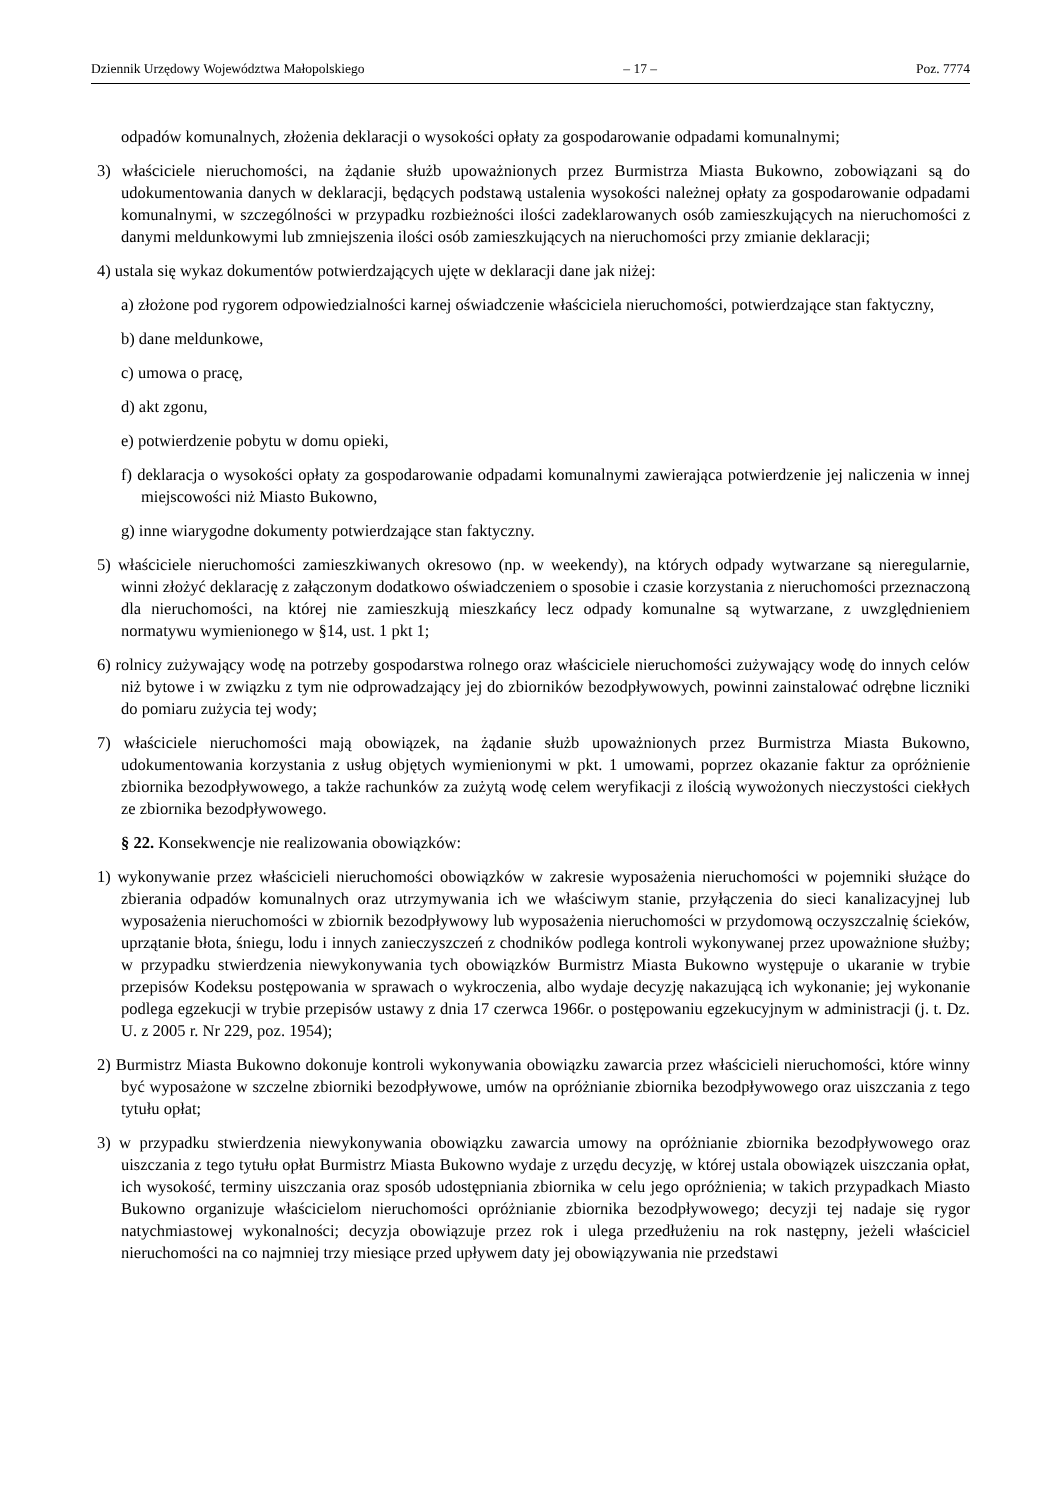Dziennik Urzędowy Województwa Małopolskiego – 17 – Poz. 7774
odpadów komunalnych, złożenia deklaracji o wysokości opłaty za gospodarowanie odpadami komunalnymi;
3) właściciele nieruchomości, na żądanie służb upoważnionych przez Burmistrza Miasta Bukowno, zobowiązani są do udokumentowania danych w deklaracji, będących podstawą ustalenia wysokości należnej opłaty za gospodarowanie odpadami komunalnymi, w szczególności w przypadku rozbieżności ilości zadeklarowanych osób zamieszkujących na nieruchomości z danymi meldunkowymi lub zmniejszenia ilości osób zamieszkujących na nieruchomości przy zmianie deklaracji;
4) ustala się wykaz dokumentów potwierdzających ujęte w deklaracji dane jak niżej:
a) złożone pod rygorem odpowiedzialności karnej oświadczenie właściciela nieruchomości, potwierdzające stan faktyczny,
b) dane meldunkowe,
c) umowa o pracę,
d) akt zgonu,
e) potwierdzenie pobytu w domu opieki,
f) deklaracja o wysokości opłaty za gospodarowanie odpadami komunalnymi zawierająca potwierdzenie jej naliczenia w innej miejscowości niż Miasto Bukowno,
g) inne wiarygodne dokumenty potwierdzające stan faktyczny.
5) właściciele nieruchomości zamieszkiwanych okresowo (np. w weekendy), na których odpady wytwarzane są nieregularnie, winni złożyć deklarację z załączonym dodatkowo oświadczeniem o sposobie i czasie korzystania z nieruchomości przeznaczoną dla nieruchomości, na której nie zamieszkują mieszkańcy lecz odpady komunalne są wytwarzane, z uwzględnieniem normatywu wymienionego w §14, ust. 1 pkt 1;
6) rolnicy zużywający wodę na potrzeby gospodarstwa rolnego oraz właściciele nieruchomości zużywający wodę do innych celów niż bytowe i w związku z tym nie odprowadzający jej do zbiorników bezodpływowych, powinni zainstalować odrębne liczniki do pomiaru zużycia tej wody;
7) właściciele nieruchomości mają obowiązek, na żądanie służb upoważnionych przez Burmistrza Miasta Bukowno, udokumentowania korzystania z usług objętych wymienionymi w pkt. 1 umowami, poprzez okazanie faktur za opróżnienie zbiornika bezodpływowego, a także rachunków za zużytą wodę celem weryfikacji z ilością wywożonych nieczystości ciekłych ze zbiornika bezodpływowego.
§ 22. Konsekwencje nie realizowania obowiązków:
1) wykonywanie przez właścicieli nieruchomości obowiązków w zakresie wyposażenia nieruchomości w pojemniki służące do zbierania odpadów komunalnych oraz utrzymywania ich we właściwym stanie, przyłączenia do sieci kanalizacyjnej lub wyposażenia nieruchomości w zbiornik bezodpływowy lub wyposażenia nieruchomości w przydomową oczyszczalnię ścieków, uprzątanie błota, śniegu, lodu i innych zanieczyszczeń z chodników podlega kontroli wykonywanej przez upoważnione służby; w przypadku stwierdzenia niewykonywania tych obowiązków Burmistrz Miasta Bukowno występuje o ukaranie w trybie przepisów Kodeksu postępowania w sprawach o wykroczenia, albo wydaje decyzję nakazującą ich wykonanie; jej wykonanie podlega egzekucji w trybie przepisów ustawy z dnia 17 czerwca 1966r. o postępowaniu egzekucyjnym w administracji (j. t. Dz. U. z 2005 r. Nr 229, poz. 1954);
2) Burmistrz Miasta Bukowno dokonuje kontroli wykonywania obowiązku zawarcia przez właścicieli nieruchomości, które winny być wyposażone w szczelne zbiorniki bezodpływowe, umów na opróżnianie zbiornika bezodpływowego oraz uiszczania z tego tytułu opłat;
3) w przypadku stwierdzenia niewykonywania obowiązku zawarcia umowy na opróżnianie zbiornika bezodpływowego oraz uiszczania z tego tytułu opłat Burmistrz Miasta Bukowno wydaje z urzędu decyzję, w której ustala obowiązek uiszczania opłat, ich wysokość, terminy uiszczania oraz sposób udostępniania zbiornika w celu jego opróżnienia; w takich przypadkach Miasto Bukowno organizuje właścicielom nieruchomości opróżnianie zbiornika bezodpływowego; decyzji tej nadaje się rygor natychmiastowej wykonalności; decyzja obowiązuje przez rok i ulega przedłużeniu na rok następny, jeżeli właściciel nieruchomości na co najmniej trzy miesiące przed upływem daty jej obowiązywania nie przedstawi